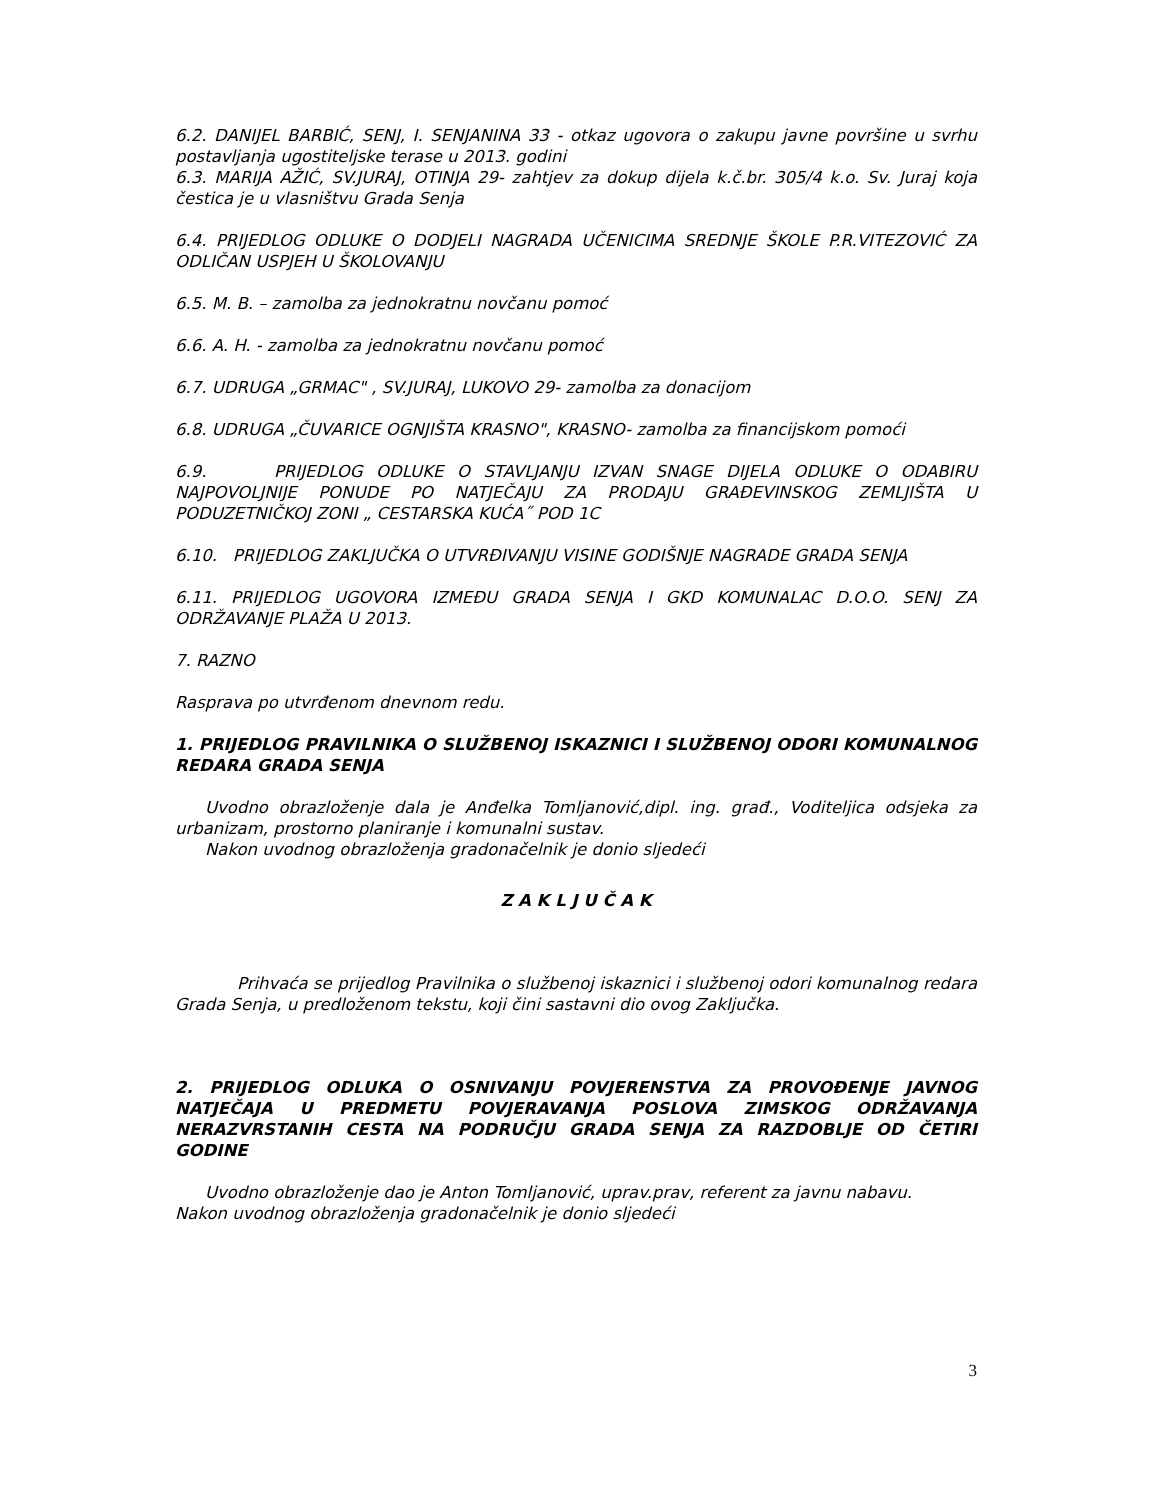6.2. DANIJEL BARBIĆ, SENJ, I. SENJANINA 33 - otkaz ugovora o zakupu javne površine u svrhu postavljanja ugostiteljske terase u 2013. godini
6.3. MARIJA AŽIĆ, SV.JURAJ, OTINJA 29- zahtjev za dokup dijela k.č.br. 305/4 k.o. Sv. Juraj koja čestica je u vlasništvu Grada Senja
6.4. PRIJEDLOG ODLUKE O DODJELI NAGRADA UČENICIMA SREDNJE ŠKOLE P.R.VITEZOVIĆ ZA ODLIČAN USPJEH U ŠKOLOVANJU
6.5. M. B. – zamolba za jednokratnu novčanu pomoć
6.6. A. H. - zamolba za jednokratnu novčanu pomoć
6.7. UDRUGA „GRMAC" , SV.JURAJ, LUKOVO 29- zamolba za donacijom
6.8. UDRUGA „ČUVARICE OGNJIŠTA KRASNO", KRASNO- zamolba za financijskom pomoći
6.9. PRIJEDLOG ODLUKE O STAVLJANJU IZVAN SNAGE DIJELA ODLUKE O ODABIRU NAJPOVOLJNIJE PONUDE PO NATJEČAJU ZA PRODAJU GRAĐEVINSKOG ZEMLJIŠTA U PODUZETNIČKOJ ZONI „ CESTARSKA KUĆA˝ POD 1C
6.10. PRIJEDLOG ZAKLJUČKA O UTVRĐIVANJU VISINE GODIŠNJE NAGRADE GRADA SENJA
6.11. PRIJEDLOG UGOVORA IZMEĐU GRADA SENJA I GKD KOMUNALAC D.O.O. SENJ ZA ODRŽAVANJE PLAŽA U 2013.
7. RAZNO
Rasprava po utvrđenom dnevnom redu.
1. PRIJEDLOG PRAVILNIKA O SLUŽBENOJ ISKAZNICI I SLUŽBENOJ ODORI KOMUNALNOG REDARA GRADA SENJA
Uvodno obrazloženje dala je Anđelka Tomljanović,dipl. ing. građ., Voditeljica odsjeka za urbanizam, prostorno planiranje i komunalni sustav.
Nakon uvodnog obrazloženja gradonačelnik je donio sljedeći
Z A K L J U Č A K
Prihvaća se prijedlog Pravilnika o službenoj iskaznici i službenoj odori komunalnog redara Grada Senja, u predloženom tekstu, koji čini sastavni dio ovog Zaključka.
2. PRIJEDLOG ODLUKA O OSNIVANJU POVJERENSTVA ZA PROVOĐENJE JAVNOG NATJEČAJA U PREDMETU POVJERAVANJA POSLOVA ZIMSKOG ODRŽAVANJA NERAZVRSTANIH CESTA NA PODRUČJU GRADA SENJA ZA RAZDOBLJE OD ČETIRI GODINE
Uvodno obrazloženje dao je Anton Tomljanović, uprav.prav, referent za javnu nabavu.
Nakon uvodnog obrazloženja gradonačelnik je donio sljedeći
3